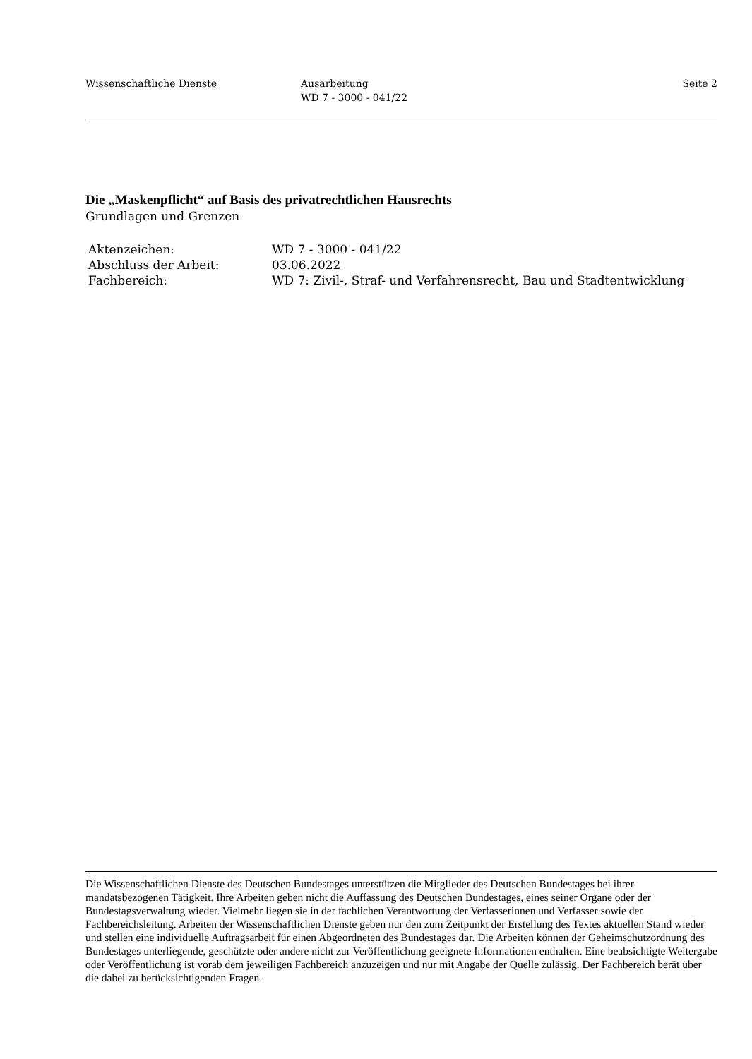Wissenschaftliche Dienste Ausarbeitung
WD 7 - 3000 - 041/22
Seite 2
Die „Maskenpflicht“ auf Basis des privatrechtlichen Hausrechts
Grundlagen und Grenzen
| Aktenzeichen: | WD 7 - 3000 - 041/22 |
| Abschluss der Arbeit: | 03.06.2022 |
| Fachbereich: | WD 7: Zivil-, Straf- und Verfahrensrecht, Bau und Stadtentwicklung |
Die Wissenschaftlichen Dienste des Deutschen Bundestages unterstützen die Mitglieder des Deutschen Bundestages bei ihrer mandatsbezogenen Tätigkeit. Ihre Arbeiten geben nicht die Auffassung des Deutschen Bundestages, eines seiner Organe oder der Bundestagsverwaltung wieder. Vielmehr liegen sie in der fachlichen Verantwortung der Verfasserinnen und Verfasser sowie der Fachbereichsleitung. Arbeiten der Wissenschaftlichen Dienste geben nur den zum Zeitpunkt der Erstellung des Textes aktuellen Stand wieder und stellen eine individuelle Auftragsarbeit für einen Abgeordneten des Bundestages dar. Die Arbeiten können der Geheimschutzordnung des Bundestages unterliegende, geschützte oder andere nicht zur Veröffentlichung geeignete Informationen enthalten. Eine beabsichtigte Weitergabe oder Veröffentlichung ist vorab dem jeweiligen Fachbereich anzuzeigen und nur mit Angabe der Quelle zulässig. Der Fachbereich berät über die dabei zu berücksichtigenden Fragen.